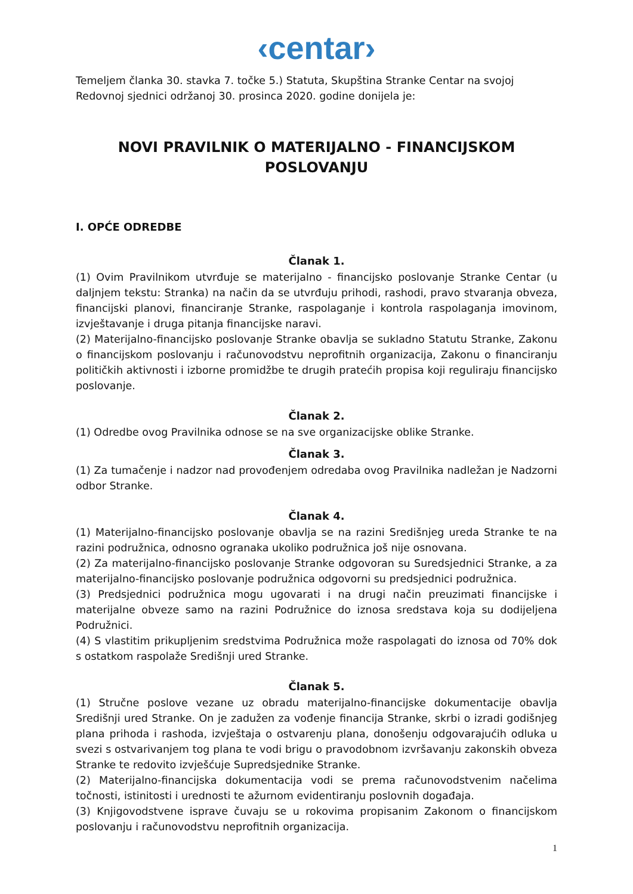‹centar›
Temeljem članka 30. stavka 7. točke 5.) Statuta, Skupština Stranke Centar na svojoj Redovnoj sjednici održanoj 30. prosinca 2020. godine donijela je:
NOVI PRAVILNIK O MATERIJALNO - FINANCIJSKOM POSLOVANJU
I. OPĆE ODREDBE
Članak 1.
(1) Ovim Pravilnikom utvrđuje se materijalno - financijsko poslovanje Stranke Centar (u daljnjem tekstu: Stranka) na način da se utvrđuju prihodi, rashodi, pravo stvaranja obveza, financijski planovi, financiranje Stranke, raspolaganje i kontrola raspolaganja imovinom, izvještavanje i druga pitanja financijske naravi.
(2) Materijalno-financijsko poslovanje Stranke obavlja se sukladno Statutu Stranke, Zakonu o financijskom poslovanju i računovodstvu neprofitnih organizacija, Zakonu o financiranju političkih aktivnosti i izborne promidžbe te drugih pratećih propisa koji reguliraju financijsko poslovanje.
Članak 2.
(1) Odredbe ovog Pravilnika odnose se na sve organizacijske oblike Stranke.
Članak 3.
(1) Za tumačenje i nadzor nad provođenjem odredaba ovog Pravilnika nadležan je Nadzorni odbor Stranke.
Članak 4.
(1) Materijalno-financijsko poslovanje obavlja se na razini Središnjeg ureda Stranke te na razini podružnica, odnosno ogranaka ukoliko podružnica još nije osnovana.
(2) Za materijalno-financijsko poslovanje Stranke odgovoran su Suredsjednici Stranke, a za materijalno-financijsko poslovanje podružnica odgovorni su predsjednici podružnica.
(3) Predsjednici podružnica mogu ugovarati i na drugi način preuzimati financijske i materijalne obveze samo na razini Podružnice do iznosa sredstava koja su dodijeljena Podružnici.
(4) S vlastitim prikupljenim sredstvima Podružnica može raspolagati do iznosa od 70% dok s ostatkom raspolaže Središnji ured Stranke.
Članak 5.
(1) Stručne poslove vezane uz obradu materijalno-financijske dokumentacije obavlja Središnji ured Stranke. On je zadužen za vođenje financija Stranke, skrbi o izradi godišnjeg plana prihoda i rashoda, izvještaja o ostvarenju plana, donošenju odgovarajućih odluka u svezi s ostvarivanjem tog plana te vodi brigu o pravodobnom izvršavanju zakonskih obveza Stranke te redovito izvješćuje Supredsjednike Stranke.
(2) Materijalno-financijska dokumentacija vodi se prema računovodstvenim načelima točnosti, istinitosti i urednosti te ažurnom evidentiranju poslovnih događaja.
(3) Knjigovodstvene isprave čuvaju se u rokovima propisanim Zakonom o financijskom poslovanju i računovodstvu neprofitnih organizacija.
1